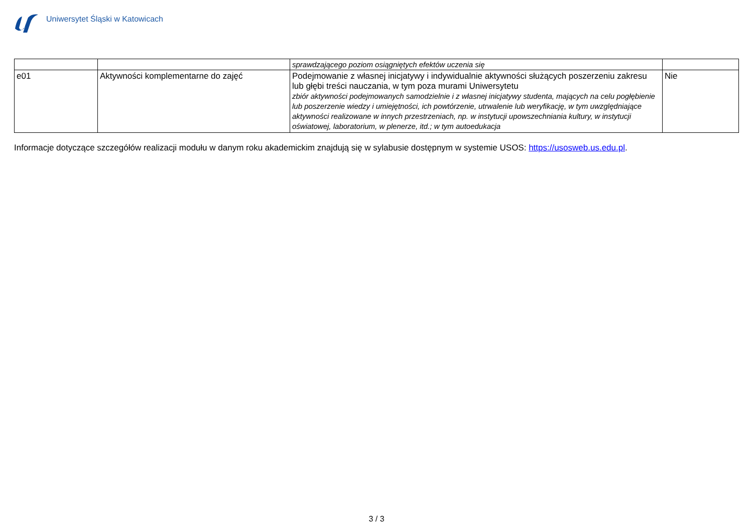Uniwersytet Śląski w Katowicach
| | | sprawdzającego poziom osiągniętych efektów uczenia się | |
| e01 | Aktywności komplementarne do zajęć | Podejmowanie z własnej inicjatywy i indywidualnie aktywności służących poszerzeniu zakresu lub głębi treści nauczania, w tym poza murami Uniwersytetu zbiór aktywności podejmowanych samodzielnie i z własnej inicjatywy studenta, mających na celu pogłębienie lub poszerzenie wiedzy i umiejętności, ich powtórzenie, utrwalenie lub weryfikację, w tym uwzględniające aktywności realizowane w innych przestrzeniach, np. w instytucji upowszechniania kultury, w instytucji oświatowej, laboratorium, w plenerze, itd.; w tym autoedukacja | Nie |
Informacje dotyczące szczegółów realizacji modułu w danym roku akademickim znajdują się w sylabusie dostępnym w systemie USOS: https://usosweb.us.edu.pl.
3 / 3